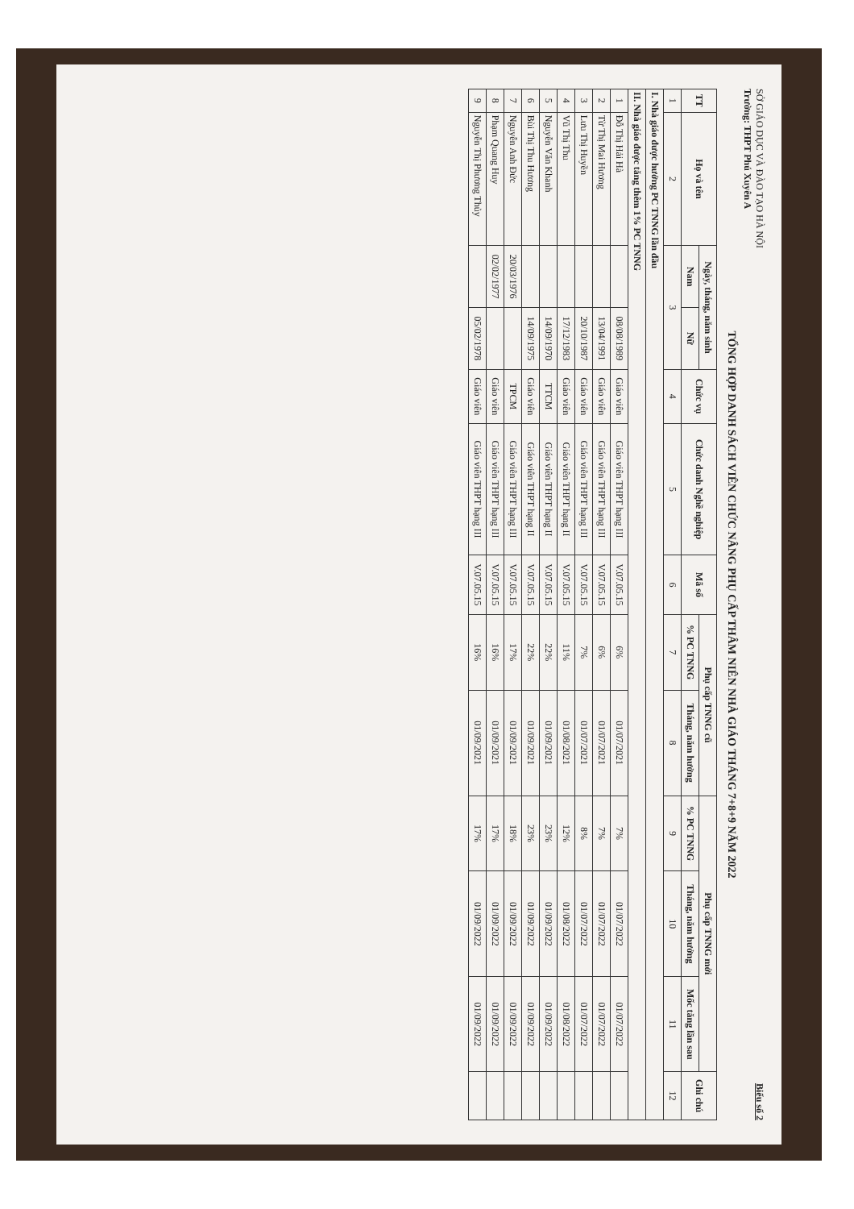SỞ GIÁO DỤC VÀ ĐÀO TẠO HÀ NỘI
Trường: THPT Phú Xuyên A
Biểu số 2
TỔNG HỢP DANH SÁCH VIÊN CHỨC NÂNG PHỤ CẤP THÂM NIÊN NHÀ GIÁO THÁNG 7+8+9 NĂM 2022
| TT | Họ và tên | Ngày, tháng, năm sinh | | Chức vụ | Chức danh Nghề nghiệp | Mã số | Phụ cấp TNNG cũ | | Phụ cấp TNNG mới | | | Ghi chú |
| --- | --- | --- | --- | --- | --- | --- | --- | --- | --- | --- | --- | --- |
| | | Nam | Nữ | | | | % PC TNNG | Tháng, năm hưởng | % PC TNNG | Tháng, năm hưởng | Mốc tăng lần sau | |
| 1 | 2 | 3 | | 4 | 5 | 6 | 7 | 8 | 9 | 10 | 11 | 12 |
| I. Nhà giáo được hưởng PC TNNG lần đầu | | | | | | | | | | | | |
| II. Nhà giáo được tăng thêm 1% PC TNNG | | | | | | | | | | | | |
| 1 | Đỗ Thị Hải Hà | | 08/08/1989 | Giáo viên | Giáo viên THPT hạng III | V.07.05.15 | 6% | 01/07/2021 | 7% | 01/07/2022 | 01/07/2022 | |
| 2 | Từ Thị Mai Hương | | 13/04/1991 | Giáo viên | Giáo viên THPT hạng III | V.07.05.15 | 6% | 01/07/2021 | 7% | 01/07/2022 | 01/07/2022 | |
| 3 | Lưu Thị Huyền | | 20/10/1987 | Giáo viên | Giáo viên THPT hạng III | V.07.05.15 | 7% | 01/07/2021 | 8% | 01/07/2022 | 01/07/2022 | |
| 4 | Vũ Thị Thu | | 17/12/1983 | Giáo viên | Giáo viên THPT hạng II | V.07.05.15 | 11% | 01/08/2021 | 12% | 01/08/2022 | 01/08/2022 | |
| 5 | Nguyễn Văn Khanh | | 14/09/1970 | TTCM | Giáo viên THPT hạng II | V.07.05.15 | 22% | 01/09/2021 | 23% | 01/09/2022 | 01/09/2022 | |
| 6 | Bùi Thị Thu Hương | | 14/09/1975 | Giáo viên | Giáo viên THPT hạng II | V.07.05.15 | 22% | 01/09/2021 | 23% | 01/09/2022 | 01/09/2022 | |
| 7 | Nguyễn Anh Đức | 20/03/1976 | | TPCM | Giáo viên THPT hạng III | V.07.05.15 | 17% | 01/09/2021 | 18% | 01/09/2022 | 01/09/2022 | |
| 8 | Phạm Quang Huy | 02/02/1977 | | Giáo viên | Giáo viên THPT hạng III | V.07.05.15 | 16% | 01/09/2021 | 17% | 01/09/2022 | 01/09/2022 | |
| 9 | Nguyễn Thị Phương Thủy | | 05/02/1978 | Giáo viên | Giáo viên THPT hạng III | V.07.05.15 | 16% | 01/09/2021 | 17% | 01/09/2022 | 01/09/2022 | |